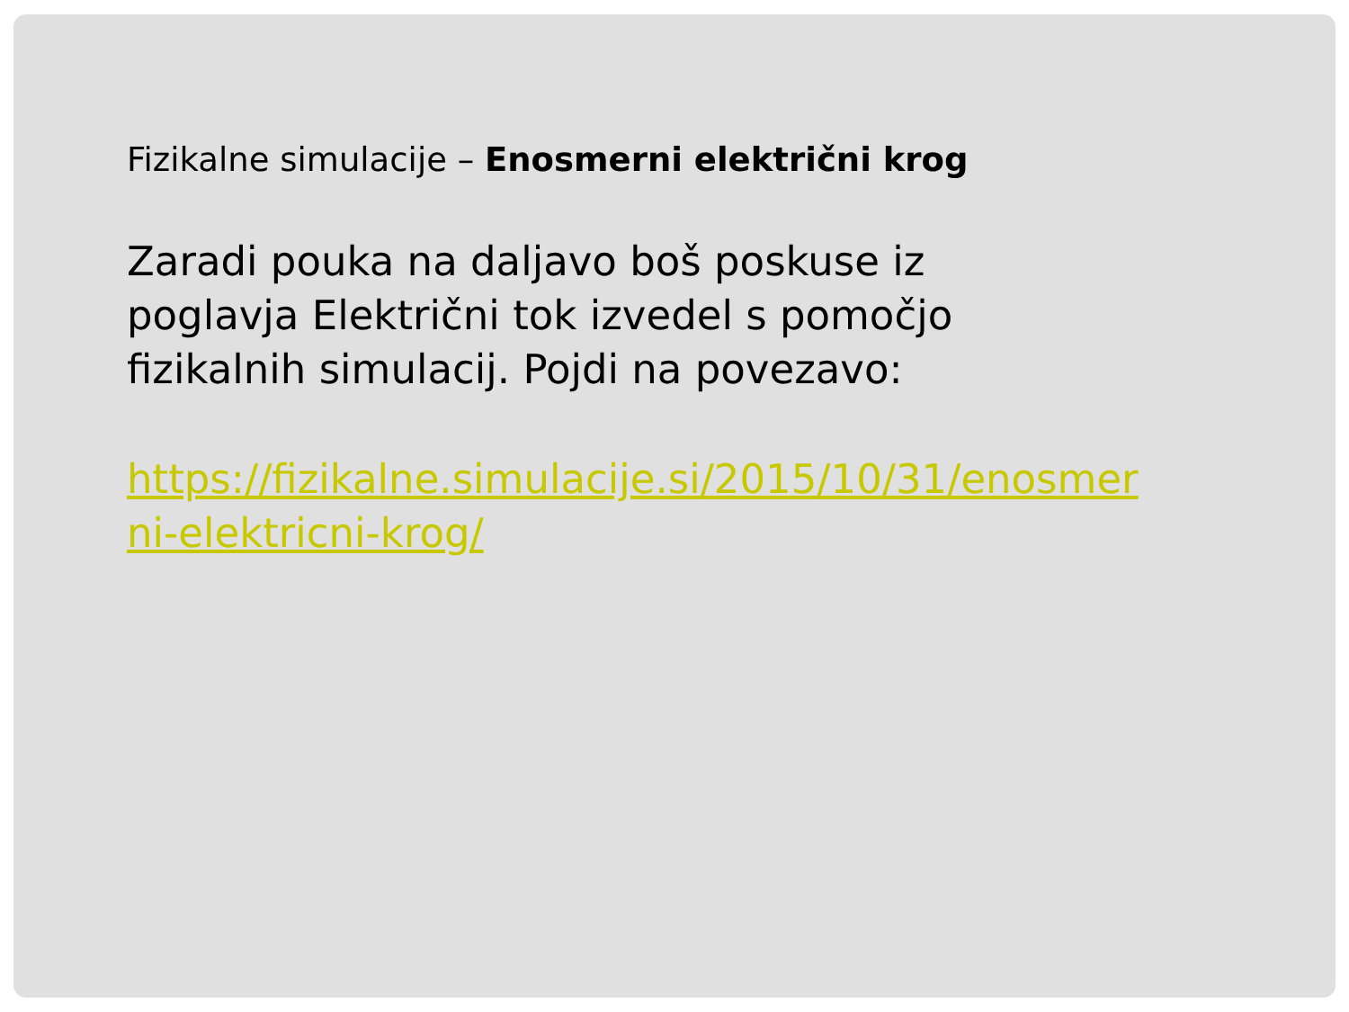Fizikalne simulacije – Enosmerni električni krog
Zaradi pouka na daljavo boš poskuse iz poglavja Električni tok izvedel s pomočjo fizikalnih simulacij. Pojdi na povezavo:
https://fizikalne.simulacije.si/2015/10/31/enosmerni-elektricni-krog/